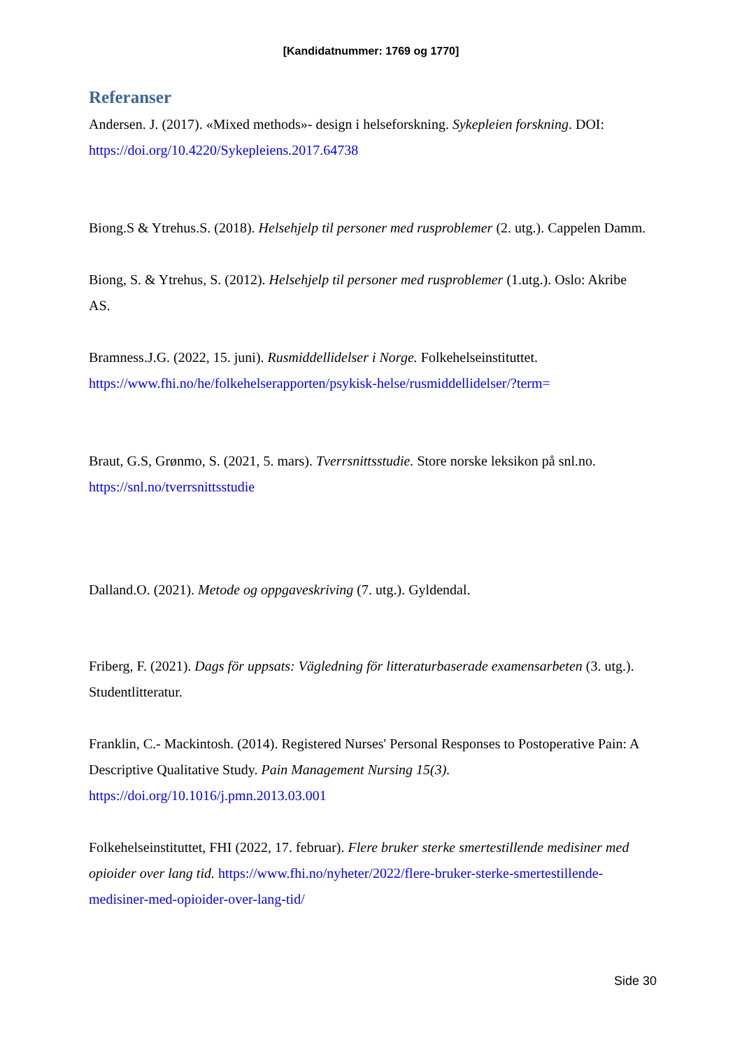[Kandidatnummer: 1769 og 1770]
Referanser
Andersen. J. (2017). «Mixed methods»- design i helseforskning. Sykepleien forskning. DOI: https://doi.org/10.4220/Sykepleiens.2017.64738
Biong.S & Ytrehus.S. (2018). Helsehjelp til personer med rusproblemer (2. utg.). Cappelen Damm.
Biong, S. & Ytrehus, S. (2012). Helsehjelp til personer med rusproblemer (1.utg.). Oslo: Akribe AS.
Bramness.J.G. (2022, 15. juni). Rusmiddellidelser i Norge. Folkehelseinstituttet. https://www.fhi.no/he/folkehelserapporten/psykisk-helse/rusmiddellidelser/?term=
Braut, G.S, Grønmo, S. (2021, 5. mars). Tverrsnittsstudie. Store norske leksikon på snl.no. https://snl.no/tverrsnittsstudie
Dalland.O. (2021). Metode og oppgaveskriving (7. utg.). Gyldendal.
Friberg, F. (2021). Dags för uppsats: Vägledning för litteraturbaserade examensarbeten (3. utg.). Studentlitteratur.
Franklin, C.- Mackintosh. (2014). Registered Nurses' Personal Responses to Postoperative Pain: A Descriptive Qualitative Study. Pain Management Nursing 15(3). https://doi.org/10.1016/j.pmn.2013.03.001
Folkehelseinstituttet, FHI (2022, 17. februar). Flere bruker sterke smertestillende medisiner med opioider over lang tid. https://www.fhi.no/nyheter/2022/flere-bruker-sterke-smertestillende-medisiner-med-opioider-over-lang-tid/
Side 30